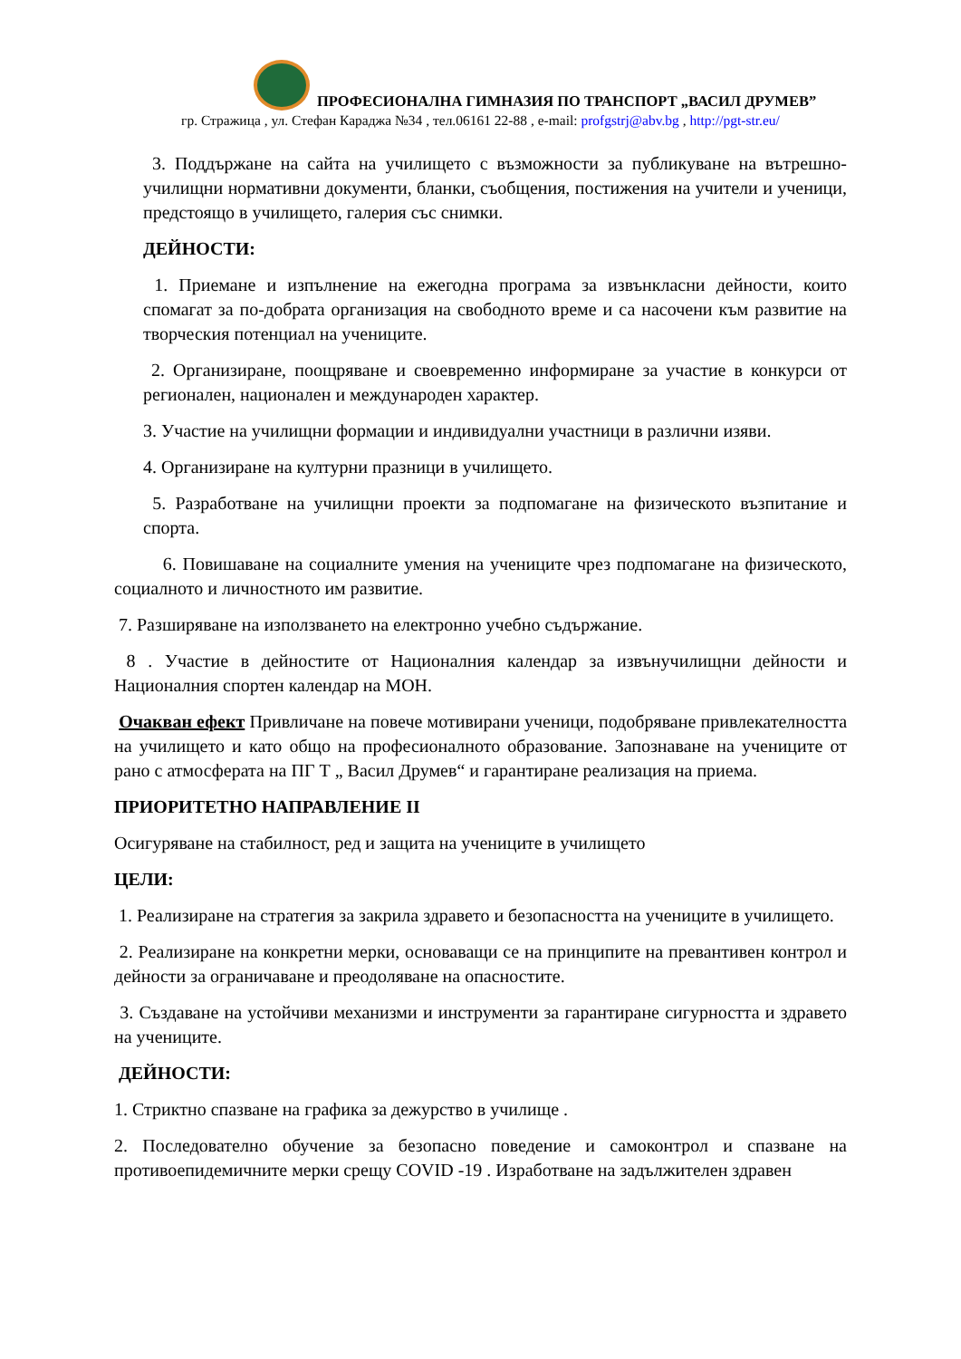ПРОФЕСИОНАЛНА ГИМНАЗИЯ ПО ТРАНСПОРТ „ВАСИЛ ДРУМЕВ”
гр. Стражица , ул. Стефан Караджа №34 , тел.06161 22-88 , e-mail: profgstrj@abv.bg , http://pgt-str.eu/
3. Поддържане на сайта на училището с възможности за публикуване на вътрешно-училищни нормативни документи, бланки, съобщения, постижения на учители и ученици, предстоящо в училището, галерия със снимки.
ДЕЙНОСТИ:
1. Приемане и изпълнение на ежегодна програма за извънкласни дейности, които спомагат за по-добрата организация на свободното време и са насочени към развитие на творческия потенциал на учениците.
2. Организиране, поощряване и своевременно информиране за участие в конкурси от регионален, национален и международен характер.
3. Участие на училищни формации и индивидуални участници в различни изяви.
4. Организиране на културни празници в училището.
5. Разработване на училищни проекти за подпомагане на физическото възпитание и спорта.
6. Повишаване на социалните умения на учениците чрез подпомагане на физическото, социалното и личностното им развитие.
7. Разширяване на използването на електронно учебно съдържание.
8 . Участие в дейностите от Националния календар за извънучилищни дейности и Националния спортен календар на МОН.
Очакван ефект Привличане на повече мотивирани ученици, подобряване привлекателността на училището и като общо на професионалното образование. Запознаване на учениците от рано с атмосферата на ПГ Т „ Васил Друмев“ и гарантиране реализация на приема.
ПРИОРИТЕТНО НАПРАВЛЕНИЕ II
Осигуряване на стабилност, ред и защита на учениците в училището
ЦЕЛИ:
1. Реализиране на стратегия за закрила здравето и безопасността на учениците в училището.
2. Реализиране на конкретни мерки, основаващи се на принципите на превантивен контрол и дейности за ограничаване и преодоляване на опасностите.
3. Създаване на устойчиви механизми и инструменти за гарантиране сигурността и здравето на учениците.
ДЕЙНОСТИ:
1. Стриктно спазване на графика за дежурство в училище .
2. Последователно обучение за безопасно поведение и самоконтрол и спазване на противоепидемичните мерки срещу COVID -19 . Изработване на задължителен здравен